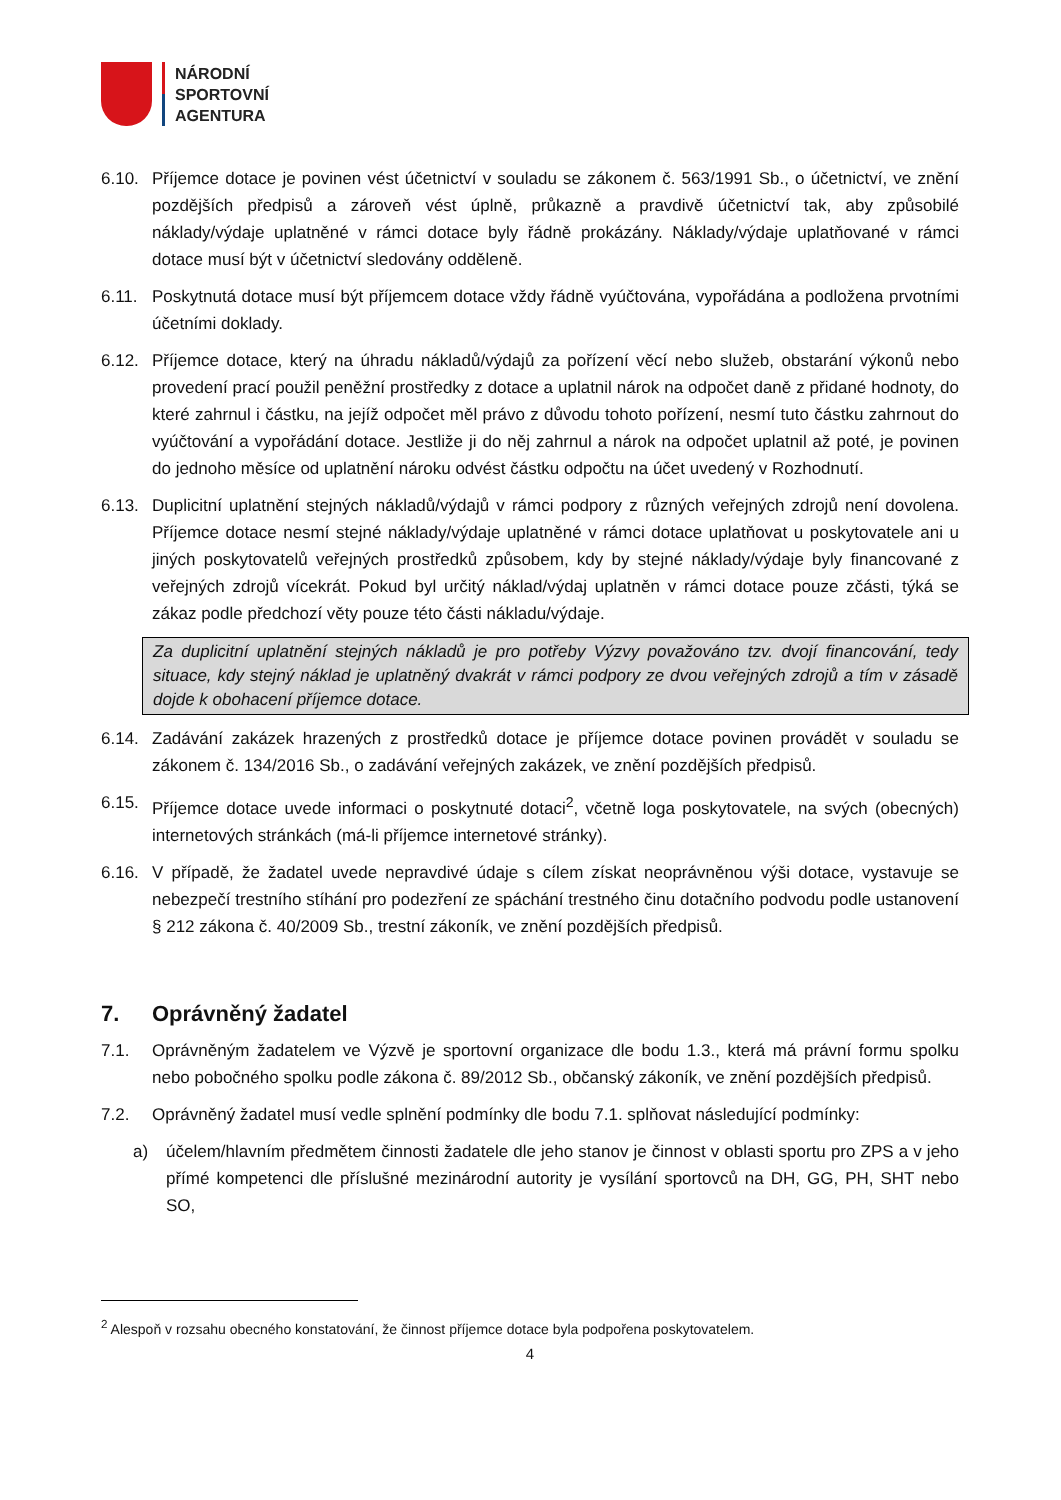NÁRODNÍ
SPORTOVNÍ
AGENTURA
6.10. Příjemce dotace je povinen vést účetnictví v souladu se zákonem č. 563/1991 Sb., o účetnictví, ve znění pozdějších předpisů a zároveň vést úplně, průkazně a pravdivě účetnictví tak, aby způsobilé náklady/výdaje uplatněné v rámci dotace byly řádně prokázány. Náklady/výdaje uplatňované v rámci dotace musí být v účetnictví sledovány odděleně.
6.11. Poskytnutá dotace musí být příjemcem dotace vždy řádně vyúčtována, vypořádána a podložena prvotními účetními doklady.
6.12. Příjemce dotace, který na úhradu nákladů/výdajů za pořízení věcí nebo služeb, obstarání výkonů nebo provedení prací použil peněžní prostředky z dotace a uplatnil nárok na odpočet daně z přidané hodnoty, do které zahrnul i částku, na jejíž odpočet měl právo z důvodu tohoto pořízení, nesmí tuto částku zahrnout do vyúčtování a vypořádání dotace. Jestliže ji do něj zahrnul a nárok na odpočet uplatnil až poté, je povinen do jednoho měsíce od uplatnění nároku odvést částku odpočtu na účet uvedený v Rozhodnutí.
6.13. Duplicitní uplatnění stejných nákladů/výdajů v rámci podpory z různých veřejných zdrojů není dovolena. Příjemce dotace nesmí stejné náklady/výdaje uplatněné v rámci dotace uplatňovat u poskytovatele ani u jiných poskytovatelů veřejných prostředků způsobem, kdy by stejné náklady/výdaje byly financované z veřejných zdrojů vícekrát. Pokud byl určitý náklad/výdaj uplatněn v rámci dotace pouze zčásti, týká se zákaz podle předchozí věty pouze této části nákladu/výdaje.
Za duplicitní uplatnění stejných nákladů je pro potřeby Výzvy považováno tzv. dvojí financování, tedy situace, kdy stejný náklad je uplatněný dvakrát v rámci podpory ze dvou veřejných zdrojů a tím v zásadě dojde k obohacení příjemce dotace.
6.14. Zadávání zakázek hrazených z prostředků dotace je příjemce dotace povinen provádět v souladu se zákonem č. 134/2016 Sb., o zadávání veřejných zakázek, ve znění pozdějších předpisů.
6.15. Příjemce dotace uvede informaci o poskytnuté dotaci<sup>2</sup>, včetně loga poskytovatele, na svých (obecných) internetových stránkách (má-li příjemce internetové stránky).
6.16. V případě, že žadatel uvede nepravdivé údaje s cílem získat neoprávněnou výši dotace, vystavuje se nebezpečí trestního stíhání pro podezření ze spáchání trestného činu dotačního podvodu podle ustanovení § 212 zákona č. 40/2009 Sb., trestní zákoník, ve znění pozdějších předpisů.
7. Oprávněný žadatel
7.1. Oprávněným žadatelem ve Výzvě je sportovní organizace dle bodu 1.3., která má právní formu spolku nebo pobočného spolku podle zákona č. 89/2012 Sb., občanský zákoník, ve znění pozdějších předpisů.
7.2. Oprávněný žadatel musí vedle splnění podmínky dle bodu 7.1. splňovat následující podmínky:
a) účelem/hlavním předmětem činnosti žadatele dle jeho stanov je činnost v oblasti sportu pro ZPS a v jeho přímé kompetenci dle příslušné mezinárodní autority je vysílání sportovců na DH, GG, PH, SHT nebo SO,
<sup>2</sup> Alespoň v rozsahu obecného konstatování, že činnost příjemce dotace byla podpořena poskytovatelem.
4